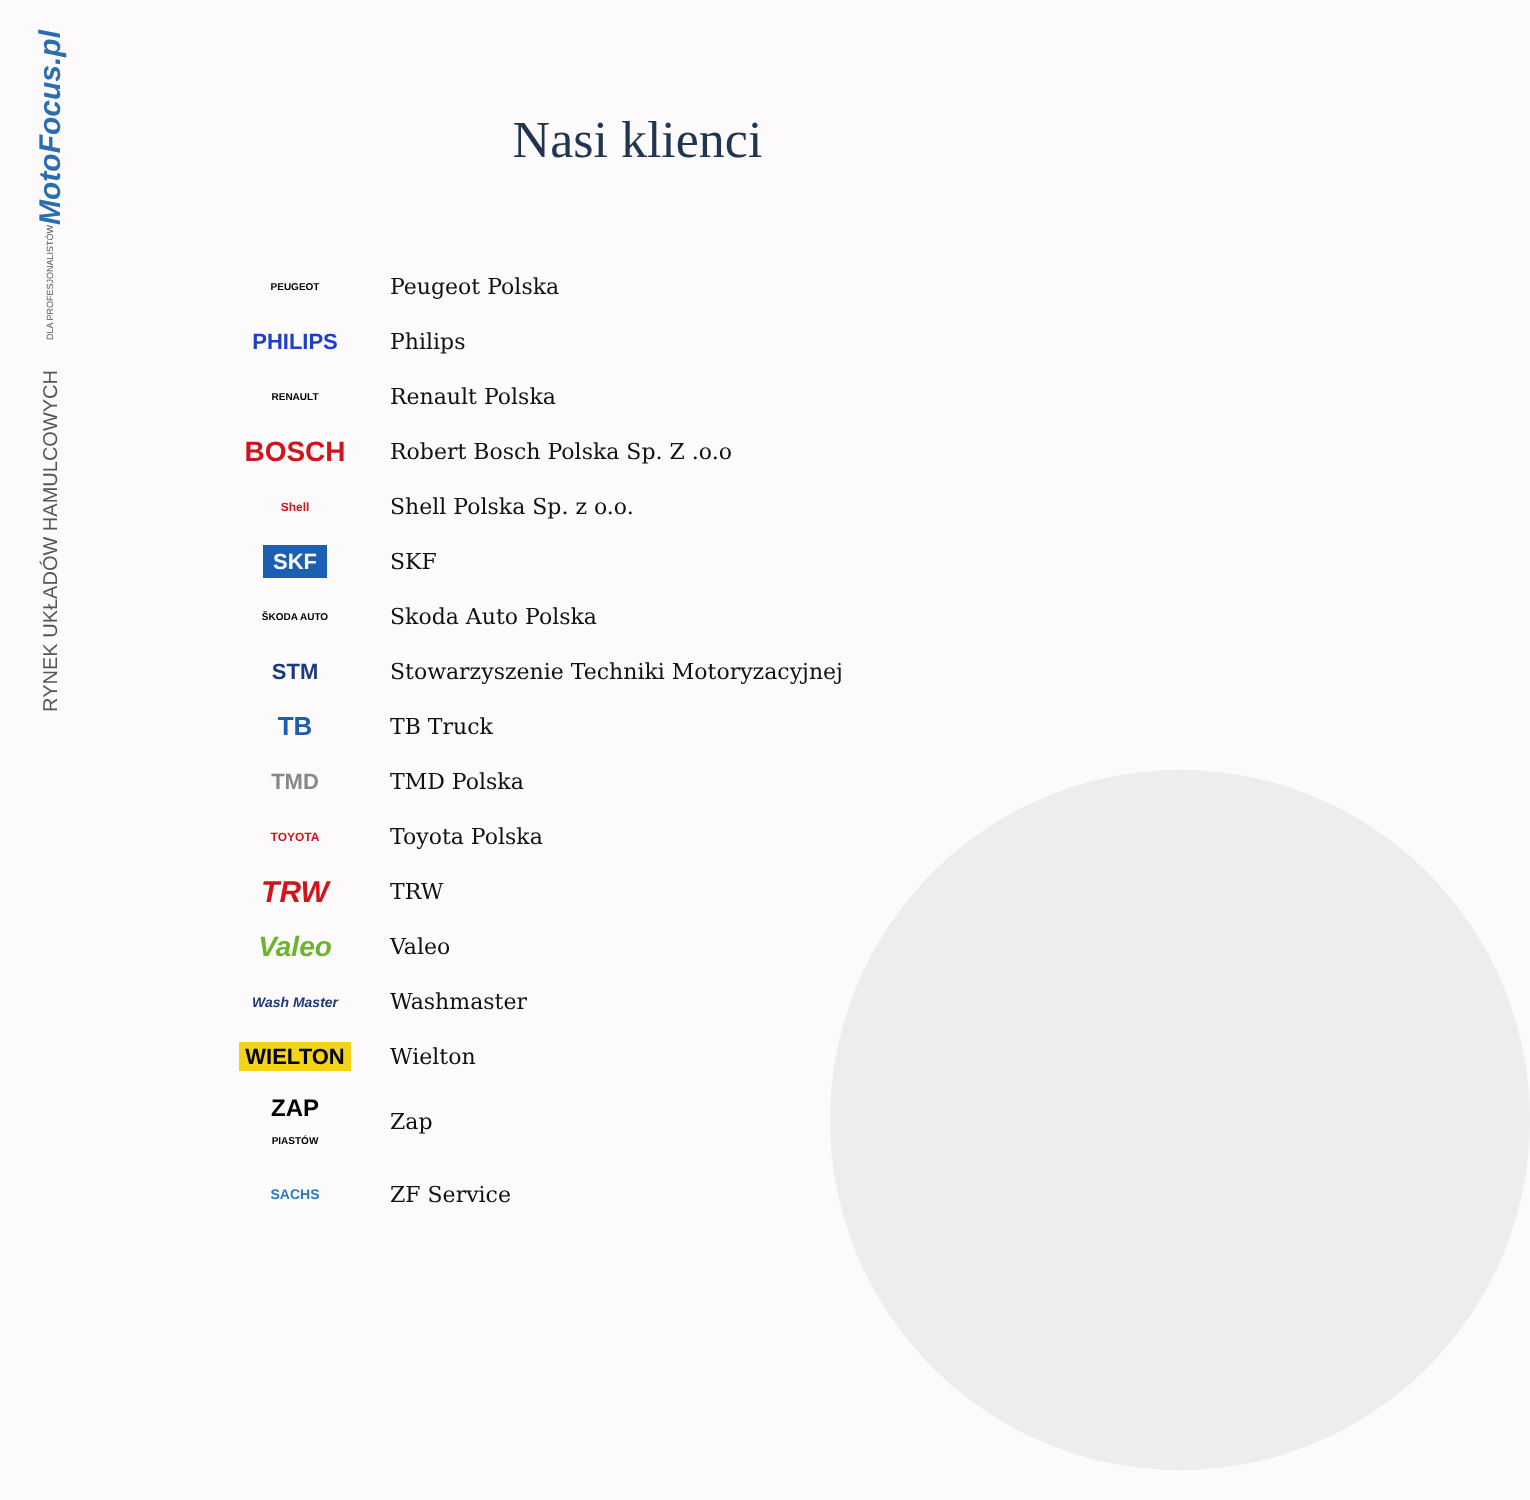MotoFocus.pl
DLA PROFESJONALISTÓW
RYNEK UKŁADÓW HAMULCOWYCH
Nasi klienci
PEUGEOT
Peugeot Polska
PHILIPS Philips
RENAULT
Renault Polska
BOSCH
Robert Bosch Polska Sp. Z .o.o
Shell
Shell Polska Sp. z o.o.
SKF
SKF
ŠKODA AUTO
Skoda Auto Polska
STM
Stowarzyszenie Techniki Motoryzacyjnej
TB
TB Truck
TMD TMD Polska
TOYOTA
Toyota Polska
TRW
TRW
Valeo
Valeo
Wash Master
Washmaster
WIELTON Wielton
ZAP
PIASTÓW
Zap
SACHS
ZF Service